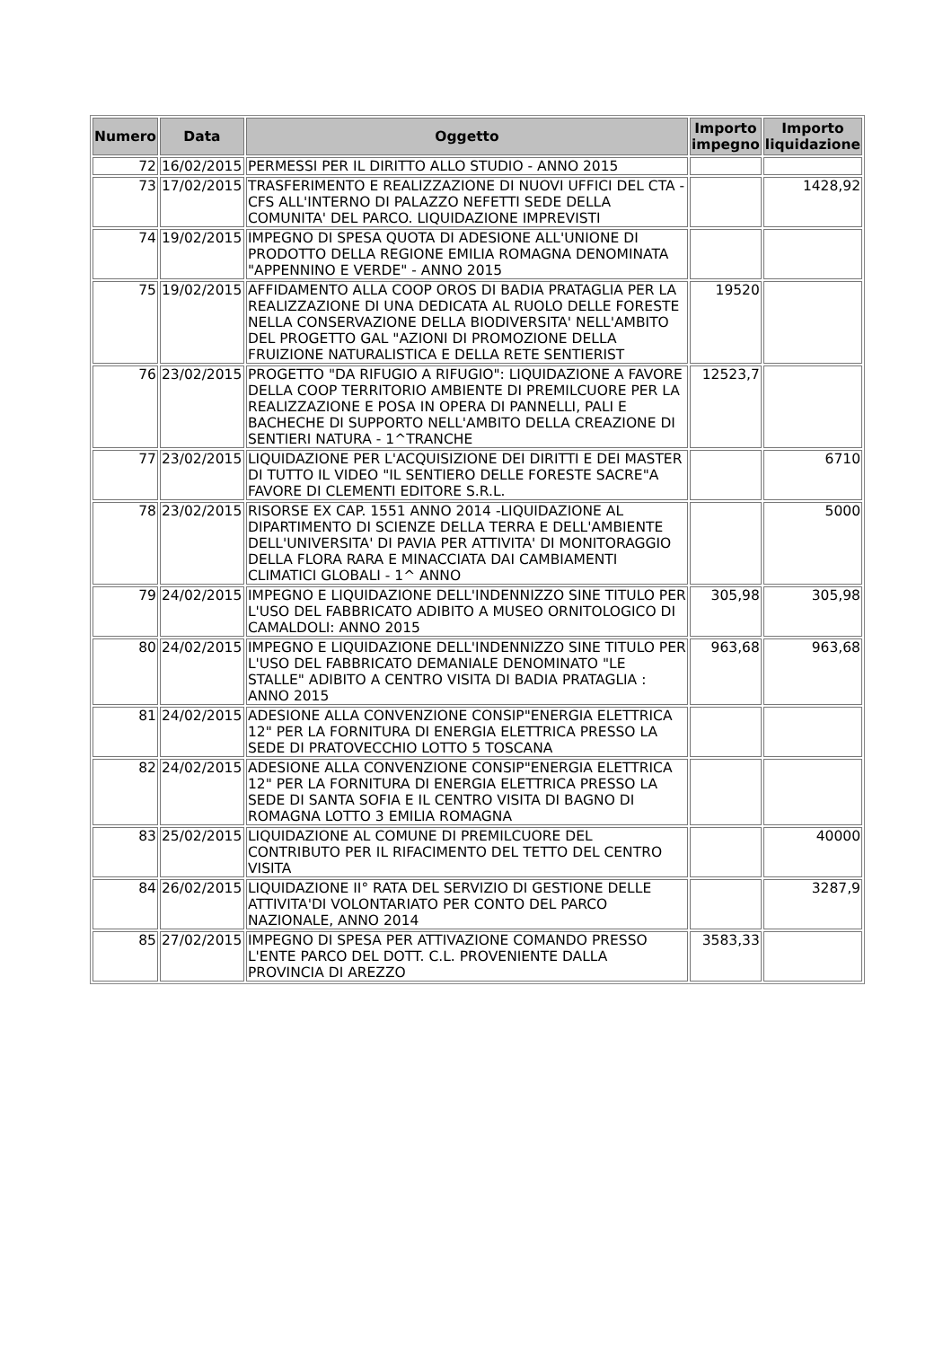| Numero | Data | Oggetto | Importo impegno | Importo liquidazione |
| --- | --- | --- | --- | --- |
| 72 | 16/02/2015 | PERMESSI PER IL DIRITTO ALLO STUDIO - ANNO 2015 | | |
| 73 | 17/02/2015 | TRASFERIMENTO E REALIZZAZIONE DI NUOVI UFFICI DEL CTA - CFS ALL'INTERNO DI PALAZZO NEFETTI SEDE DELLA COMUNITA' DEL PARCO. LIQUIDAZIONE IMPREVISTI | | 1428,92 |
| 74 | 19/02/2015 | IMPEGNO DI SPESA QUOTA DI ADESIONE ALL'UNIONE DI PRODOTTO DELLA REGIONE EMILIA ROMAGNA DENOMINATA "APPENNINO E VERDE" - ANNO 2015 | | |
| 75 | 19/02/2015 | AFFIDAMENTO ALLA COOP OROS DI BADIA PRATAGLIA PER LA REALIZZAZIONE DI UNA DEDICATA AL RUOLO DELLE FORESTE NELLA CONSERVAZIONE DELLA BIODIVERSITA' NELL'AMBITO DEL PROGETTO GAL "AZIONI DI PROMOZIONE DELLA FRUIZIONE NATURALISTICA E DELLA RETE SENTIERIST | 19520 | |
| 76 | 23/02/2015 | PROGETTO "DA RIFUGIO A RIFUGIO": LIQUIDAZIONE A FAVORE DELLA COOP TERRITORIO AMBIENTE DI PREMILCUORE PER LA REALIZZAZIONE E POSA IN OPERA DI PANNELLI, PALI E BACHECHE DI SUPPORTO NELL'AMBITO DELLA CREAZIONE DI SENTIERI NATURA - 1^TRANCHE | 12523,7 | |
| 77 | 23/02/2015 | LIQUIDAZIONE PER L'ACQUISIZIONE DEI DIRITTI E DEI MASTER DI TUTTO IL VIDEO "IL SENTIERO DELLE FORESTE SACRE"A FAVORE DI CLEMENTI EDITORE S.R.L. | | 6710 |
| 78 | 23/02/2015 | RISORSE EX CAP. 1551 ANNO 2014 -LIQUIDAZIONE AL DIPARTIMENTO DI SCIENZE DELLA TERRA E DELL'AMBIENTE DELL'UNIVERSITA' DI PAVIA PER ATTIVITA' DI MONITORAGGIO DELLA FLORA RARA E MINACCIATA DAI CAMBIAMENTI CLIMATICI GLOBALI - 1^ ANNO | | 5000 |
| 79 | 24/02/2015 | IMPEGNO E LIQUIDAZIONE DELL'INDENNIZZO SINE TITULO PER L'USO DEL FABBRICATO ADIBITO A MUSEO ORNITOLOGICO DI CAMALDOLI: ANNO 2015 | 305,98 | 305,98 |
| 80 | 24/02/2015 | IMPEGNO E LIQUIDAZIONE DELL'INDENNIZZO SINE TITULO PER L'USO DEL FABBRICATO DEMANIALE DENOMINATO "LE STALLE" ADIBITO A CENTRO VISITA DI BADIA PRATAGLIA : ANNO 2015 | 963,68 | 963,68 |
| 81 | 24/02/2015 | ADESIONE ALLA CONVENZIONE CONSIP"ENERGIA ELETTRICA 12" PER LA FORNITURA DI ENERGIA ELETTRICA PRESSO LA SEDE DI PRATOVECCHIO LOTTO 5 TOSCANA | | |
| 82 | 24/02/2015 | ADESIONE ALLA CONVENZIONE CONSIP"ENERGIA ELETTRICA 12" PER LA FORNITURA DI ENERGIA ELETTRICA PRESSO LA SEDE DI SANTA SOFIA E IL CENTRO VISITA DI BAGNO DI ROMAGNA LOTTO 3 EMILIA ROMAGNA | | |
| 83 | 25/02/2015 | LIQUIDAZIONE AL COMUNE DI PREMILCUORE DEL CONTRIBUTO PER IL RIFACIMENTO DEL TETTO DEL CENTRO VISITA | | 40000 |
| 84 | 26/02/2015 | LIQUIDAZIONE II° RATA DEL SERVIZIO DI GESTIONE DELLE ATTIVITA'DI VOLONTARIATO PER CONTO DEL PARCO NAZIONALE, ANNO 2014 | | 3287,9 |
| 85 | 27/02/2015 | IMPEGNO DI SPESA PER ATTIVAZIONE COMANDO PRESSO L'ENTE PARCO DEL DOTT. C.L. PROVENIENTE DALLA PROVINCIA DI AREZZO | 3583,33 | |